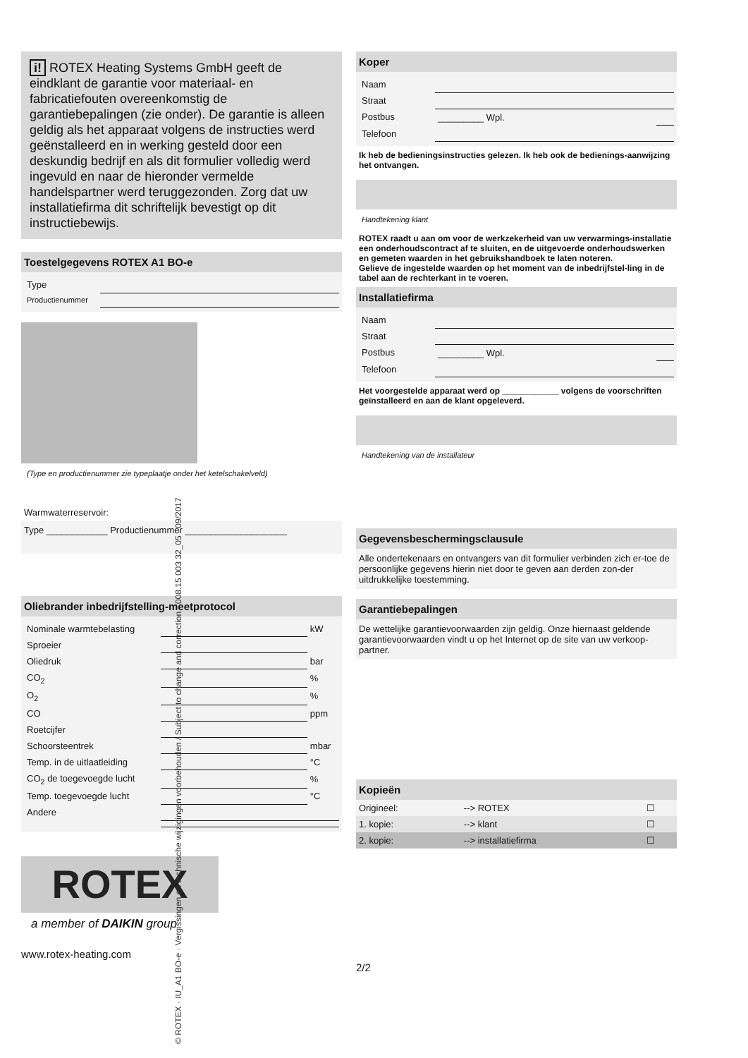i! ROTEX Heating Systems GmbH geeft de eindklant de garantie voor materiaal- en fabricatiefouten overeenkomstig de garantiebepalingen (zie onder). De garantie is alleen geldig als het apparaat volgens de instructies werd geënstalleerd en in werking gesteld door een deskundig bedrijf en als dit formulier volledig werd ingevuld en naar de hieronder vermelde handelspartner werd teruggezonden. Zorg dat uw installatiefirma dit schriftelijk bevestigt op dit instructiebewijs.
Toestelgegevens ROTEX A1 BO-e
| Type | |
| Productienummer | |
(Type en productienummer zie typeplaatje onder het ketelschakelveld)
Warmwaterreservoir:
Type ____________ Productienummer ____________________
Oliebrander inbedrijfstelling-meetprotocol
| Nominale warmtebelasting | | kW |
| Sproeier | | |
| Oliedruk | | bar |
| CO<sub>2</sub> | | % |
| O<sub>2</sub> | | % |
| CO | | ppm |
| Roetcijfer | | |
| Schoorsteentrek | | mbar |
| Temp. in de uitlaatleiding | | °C |
| CO<sub>2</sub> de toegevoegde lucht | | % |
| Temp. toegevoegde lucht | | °C |
| Andere | | |
ROTEX
a member of DAIKIN group
www.rotex-heating.com
Koper
| Naam | | |
| Straat | | |
| Postbus | _________ Wpl. | |
| Telefoon | | |
Ik heb de bedieningsinstructies gelezen. Ik heb ook de bedienings-aanwijzing het ontvangen.
Handtekening klant
ROTEX raadt u aan om voor de werkzekerheid van uw verwarmings-installatie een onderhoudscontract af te sluiten, en de uitgevoerde onderhoudswerken en gemeten waarden in het gebruikshandboek te laten noteren.
Gelieve de ingestelde waarden op het moment van de inbedrijfstel-ling in de tabel aan de rechterkant in te voeren.
Installatiefirma
| Naam | | |
| Straat | | |
| Postbus | _________ Wpl. | |
| Telefoon | | |
Het voorgestelde apparaat werd op ____________ volgens de voorschriften geïnstalleerd en aan de klant opgeleverd.
Handtekening van de installateur
Gegevensbeschermingsclausule
Alle ondertekenaars en ontvangers van dit formulier verbinden zich er-toe de persoonlijke gegevens hierin niet door te geven aan derden zon-der uitdrukkelijke toestemming.
Garantiebepalingen
De wettelijke garantievoorwaarden zijn geldig. Onze hiernaast geldende garantievoorwaarden vindt u op het Internet op de site van uw verkoop-partner.
Kopieën
| Origineel: | --> ROTEX | ☐ |
| 1. kopie: | --> klant | ☐ |
| 2. kopie: | --> installatiefirma | ☐ |
2/2
© ROTEX · IU_A1 BO-e · Vergissingen en technische wijzigingen voorbehouden / Subject to change and correction · 008.15 003 32_05 · 09/2017